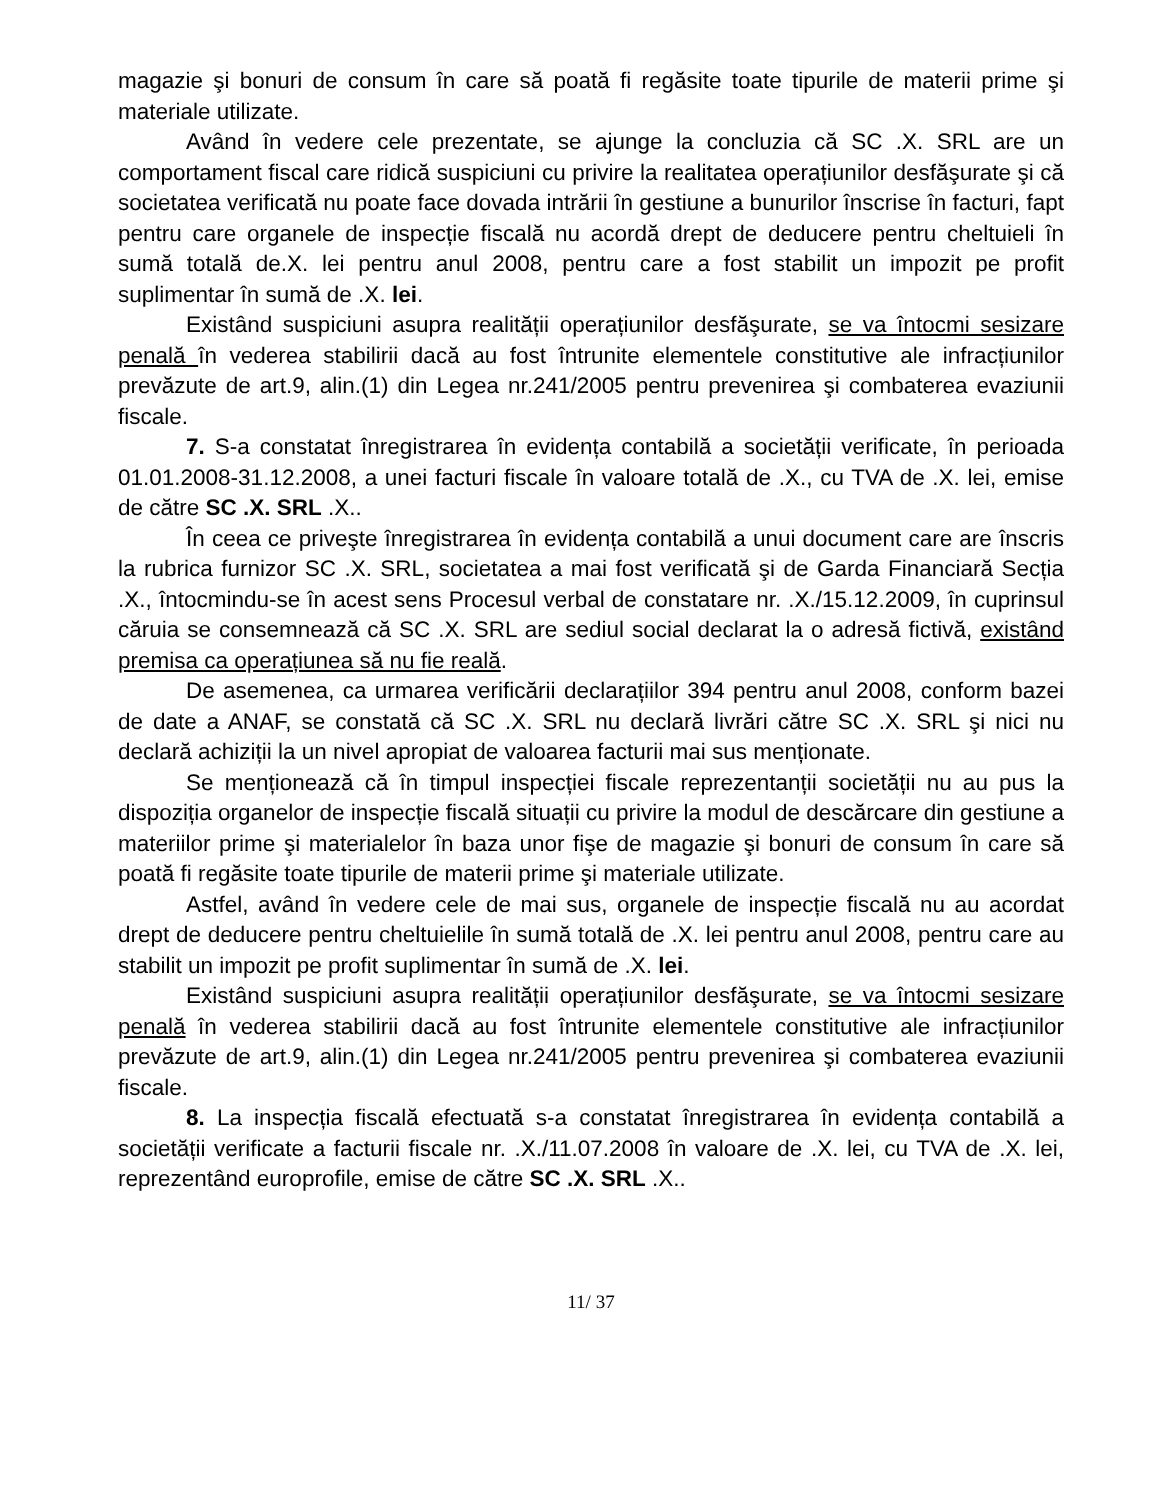magazie şi bonuri de consum în care să poată fi regăsite toate tipurile de materii prime şi materiale utilizate.
Având în vedere cele prezentate, se ajunge la concluzia că SC .X. SRL are un comportament fiscal care ridică suspiciuni cu privire la realitatea operațiunilor desfăşurate şi că societatea verificată nu poate face dovada intrării în gestiune a bunurilor înscrise în facturi, fapt pentru care organele de inspecție fiscală nu acordă drept de deducere pentru cheltuieli în sumă totală de.X. lei pentru anul 2008, pentru care a fost stabilit un impozit pe profit suplimentar în sumă de .X. lei.
Existând suspiciuni asupra realității operațiunilor desfăşurate, se va întocmi sesizare penală în vederea stabilirii dacă au fost întrunite elementele constitutive ale infracțiunilor prevăzute de art.9, alin.(1) din Legea nr.241/2005 pentru prevenirea şi combaterea evaziunii fiscale.
7. S-a constatat înregistrarea în evidența contabilă a societății verificate, în perioada 01.01.2008-31.12.2008, a unei facturi fiscale în valoare totală de .X., cu TVA de .X. lei, emise de către SC .X. SRL .X..
În ceea ce priveşte înregistrarea în evidența contabilă a unui document care are înscris la rubrica furnizor SC .X. SRL, societatea a mai fost verificată şi de Garda Financiară Secția .X., întocmindu-se în acest sens Procesul verbal de constatare nr. .X./15.12.2009, în cuprinsul căruia se consemnează că SC .X. SRL are sediul social declarat la o adresă fictivă, existând premisa ca operațiunea să nu fie reală.
De asemenea, ca urmarea verificării declarațiilor 394 pentru anul 2008, conform bazei de date a ANAF, se constată că SC .X. SRL nu declară livrări către SC .X. SRL şi nici nu declară achiziții la un nivel apropiat de valoarea facturii mai sus menționate.
Se menționează că în timpul inspecției fiscale reprezentanții societății nu au pus la dispoziția organelor de inspecție fiscală situații cu privire la modul de descărcare din gestiune a materiilor prime şi materialelor în baza unor fişe de magazie şi bonuri de consum în care să poată fi regăsite toate tipurile de materii prime şi materiale utilizate.
Astfel, având în vedere cele de mai sus, organele de inspecție fiscală nu au acordat drept de deducere pentru cheltuielile în sumă totală de .X. lei pentru anul 2008, pentru care au stabilit un impozit pe profit suplimentar în sumă de .X. lei.
Existând suspiciuni asupra realității operațiunilor desfăşurate, se va întocmi sesizare penală în vederea stabilirii dacă au fost întrunite elementele constitutive ale infracțiunilor prevăzute de art.9, alin.(1) din Legea nr.241/2005 pentru prevenirea şi combaterea evaziunii fiscale.
8. La inspecția fiscală efectuată s-a constatat înregistrarea în evidența contabilă a societății verificate a facturii fiscale nr. .X./11.07.2008 în valoare de .X. lei, cu TVA de .X. lei, reprezentând europrofile, emise de către SC .X. SRL .X..
11/ 37